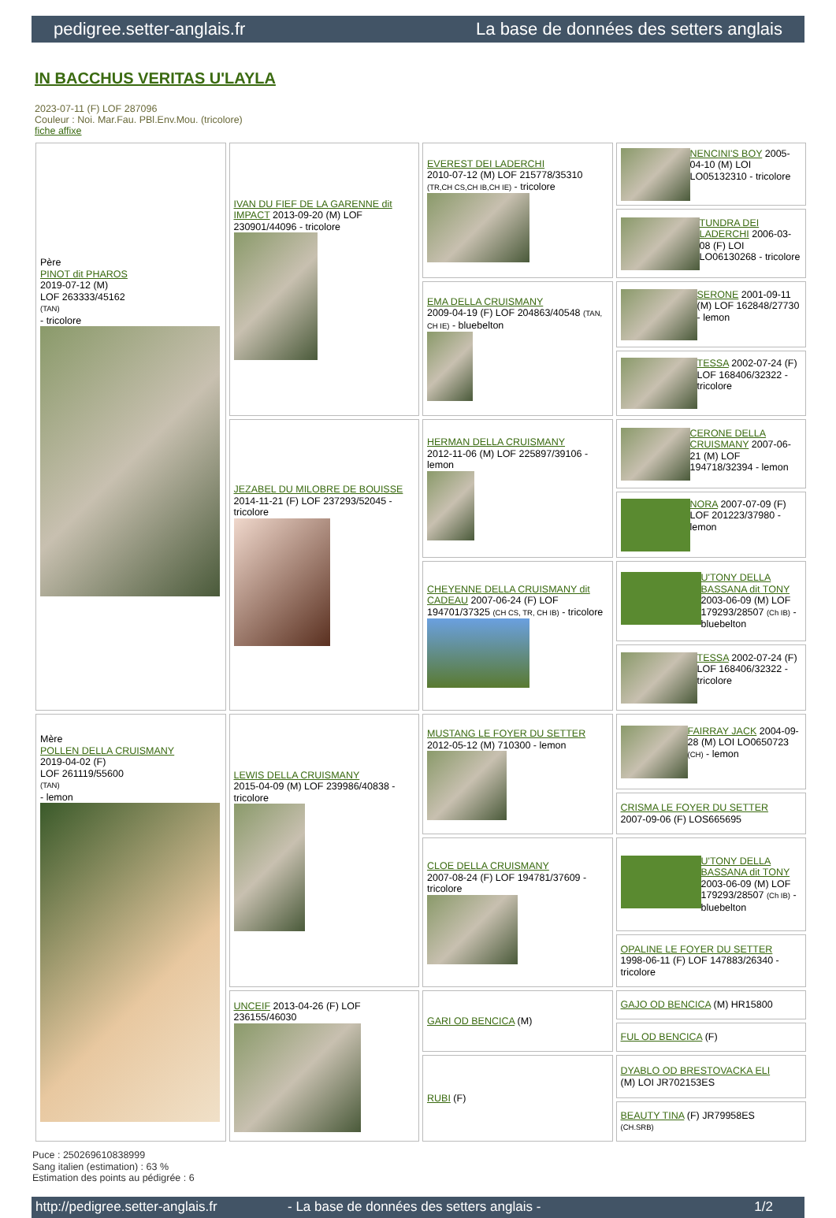pedigree.setter-anglais.fr La base de données des setters anglais
IN BACCHUS VERITAS U'LAYLA
2023-07-11 (F) LOF 287096
Couleur : Noi. Mar.Fau. PBl.Env.Mou. (tricolore)
fiche affixe
| Père PINOT dit PHAROS 2019-07-12 (M) LOF 263333/45162 (TAN) - tricolore | IVAN DU FIEF DE LA GARENNE dit IMPACT 2013-09-20 (M) LOF 230901/44096 - tricolore | EVEREST DEI LADERCHI 2010-07-12 (M) LOF 215778/35310 (TR,CH CS,CH IB,CH IE) - tricolore | NENCINI'S BOY 2005-04-10 (M) LOI LO05132310 - tricolore |
| | | | TUNDRA DEI LADERCHI 2006-03-08 (F) LOI LO06130268 - tricolore |
| | | EMA DELLA CRUISMANY 2009-04-19 (F) LOF 204863/40548 (TAN, CH IE) - bluebelton | SERONE 2001-09-11 (M) LOF 162848/27730 - lemon |
| | | | TESSA 2002-07-24 (F) LOF 168406/32322 - tricolore |
| | JEZABEL DU MILOBRE DE BOUISSE 2014-11-21 (F) LOF 237293/52045 - tricolore | HERMAN DELLA CRUISMANY 2012-11-06 (M) LOF 225897/39106 - lemon | CERONE DELLA CRUISMANY 2007-06-21 (M) LOF 194718/32394 - lemon |
| | | | NORA 2007-07-09 (F) LOF 201223/37980 - lemon |
| | | CHEYENNE DELLA CRUISMANY dit CADEAU 2007-06-24 (F) LOF 194701/37325 (CH CS, TR, CH IB) - tricolore | U'TONY DELLA BASSANA dit TONY 2003-06-09 (M) LOF 179293/28507 (Ch IB) - bluebelton |
| | | | TESSA 2002-07-24 (F) LOF 168406/32322 - tricolore |
| Mère POLLEN DELLA CRUISMANY 2019-04-02 (F) LOF 261119/55600 (TAN) - lemon | LEWIS DELLA CRUISMANY 2015-04-09 (M) LOF 239986/40838 - tricolore | MUSTANG LE FOYER DU SETTER 2012-05-12 (M) 710300 - lemon | FAIRRAY JACK 2004-09-28 (M) LOI LO0650723 (CH) - lemon |
| | | | CRISMA LE FOYER DU SETTER 2007-09-06 (F) LOS665695 |
| | | CLOE DELLA CRUISMANY 2007-08-24 (F) LOF 194781/37609 - tricolore | U'TONY DELLA BASSANA dit TONY 2003-06-09 (M) LOF 179293/28507 (Ch IB) - bluebelton |
| | | | OPALINE LE FOYER DU SETTER 1998-06-11 (F) LOF 147883/26340 - tricolore |
| | UNCEIF 2013-04-26 (F) LOF 236155/46030 | GARI OD BENCICA (M) | GAJO OD BENCICA (M) HR15800 |
| | | | FUL OD BENCICA (F) |
| | | RUBI (F) | DYABLO OD BRESTOVACKA ELI (M) LOI JR702153ES |
| | | | BEAUTY TINA (F) JR79958ES (CH.SRB) |
Puce : 250269610838999
Sang italien (estimation) : 63 %
Estimation des points au pédigrée : 6
http://pedigree.setter-anglais.fr - La base de données des setters anglais - 1/2